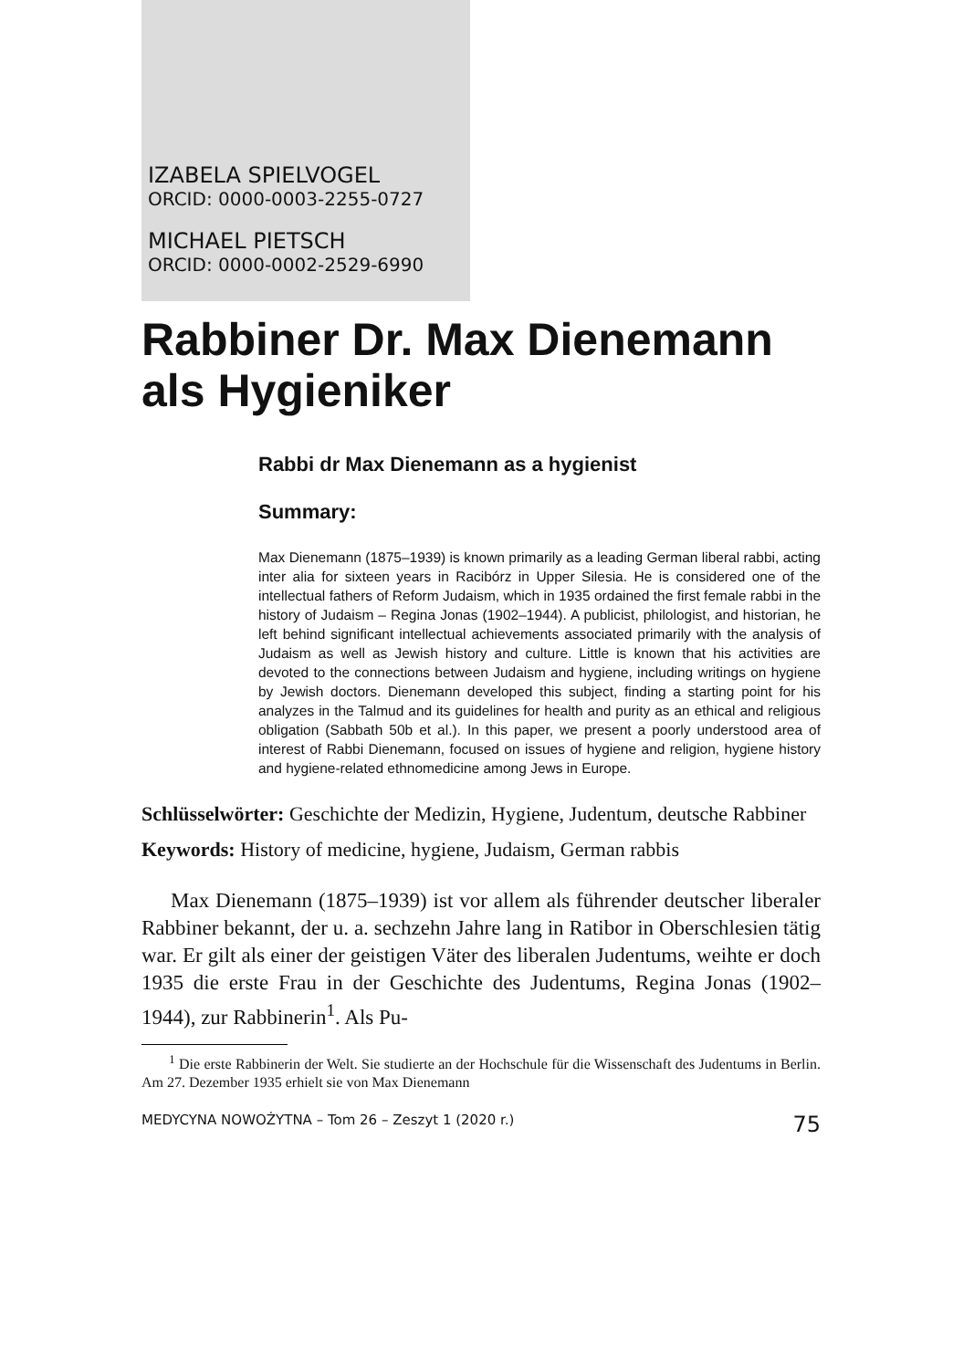IZABELA SPIELVOGEL
ORCID: 0000-0003-2255-0727
MICHAEL PIETSCH
ORCID: 0000-0002-2529-6990
Rabbiner Dr. Max Dienemann
als Hygieniker
Rabbi dr Max Dienemann as a hygienist
Summary:
Max Dienemann (1875–1939) is known primarily as a leading German liberal rabbi, acting inter alia for sixteen years in Racibórz in Upper Silesia. He is considered one of the intellectual fathers of Reform Judaism, which in 1935 ordained the first female rabbi in the history of Judaism – Regina Jonas (1902–1944). A publicist, philologist, and historian, he left behind significant intellectual achievements associated primarily with the analysis of Judaism as well as Jewish history and culture. Little is known that his activities are devoted to the connections between Judaism and hygiene, including writings on hygiene by Jewish doctors. Dienemann developed this subject, finding a starting point for his analyzes in the Talmud and its guidelines for health and purity as an ethical and religious obligation (Sabbath 50b et al.). In this paper, we present a poorly understood area of interest of Rabbi Dienemann, focused on issues of hygiene and religion, hygiene history and hygiene-related ethnomedicine among Jews in Europe.
Schlüsselwörter: Geschichte der Medizin, Hygiene, Judentum, deutsche Rabbiner
Keywords: History of medicine, hygiene, Judaism, German rabbis
Max Dienemann (1875–1939) ist vor allem als führender deutscher liberaler Rabbiner bekannt, der u. a. sechzehn Jahre lang in Ratibor in Oberschlesien tätig war. Er gilt als einer der geistigen Väter des liberalen Judentums, weihte er doch 1935 die erste Frau in der Geschichte des Judentums, Regina Jonas (1902–1944), zur Rabbinerin<sup>1</sup>. Als Pu-
<sup>1</sup> Die erste Rabbinerin der Welt. Sie studierte an der Hochschule für die Wissenschaft des Judentums in Berlin. Am 27. Dezember 1935 erhielt sie von Max Dienemann
MEDYCYNA NOWOŻYTNA – Tom 26 – Zeszyt 1 (2020 r.) 75